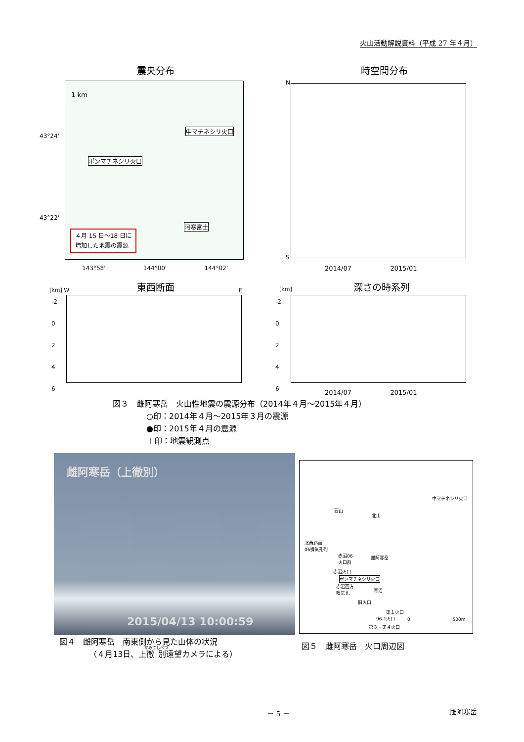火山活動解説資料（平成 27 年４月）
震央分布 時空間分布
1 km
中マチネシリ火口
ポンマチネシリ火口
阿寒富士
４月 15 日～18 日に
増加した地震の震源
43°24'
43°22'
143°58' 144°00' 144°02'
N
S
2014/07 2015/01
東西断面 深さの時系列
[km] W E [km]
-2
0
2
4
6
-2
0
2
4
6
2014/07 2015/01
図３　雌阿寒岳　火山性地震の震源分布（2014年４月～2015年４月）
○印：2014年４月～2015年３月の震源
●印：2015年４月の震源
＋印：地震観測点
雌阿寒岳（上徹別）
2015/04/13 10:00:59
中マチネシリ火口
西山
北山
北西斜面
06噴気孔列
赤沼06
火口群
雌阿寒岳
赤沼火口
ポンマチネシリ火口
赤沼西方
噴気孔
青沼
旧火口
第１火口
96-1火口
第３・第４火口
0 500m
図４　雌阿寒岳　南東側から見た山体の状況
（４月13日、上徹別遠望カメラによる）
図５　雌阿寒岳　火口周辺図
－ 5 － 雌阿寒岳